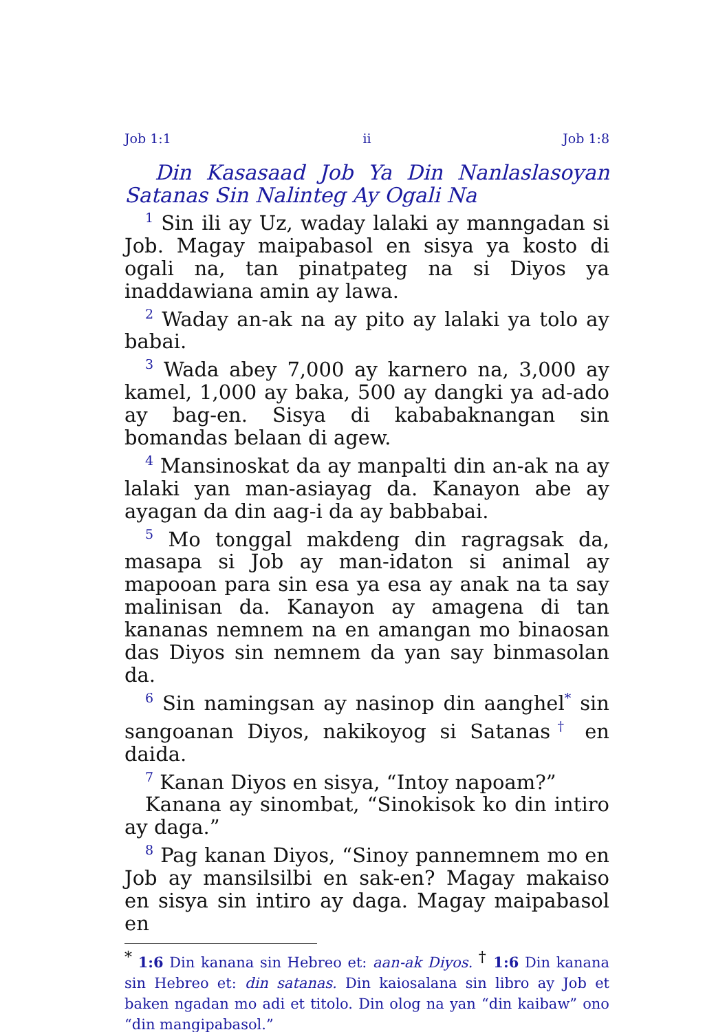Job 1:1 ii Job 1:8
Din Kasasaad Job Ya Din Nanlaslasoyan Satanas Sin Nalinteg Ay Ogali Na
<sup>1</sup> Sin ili ay Uz, waday lalaki ay manngadan si Job. Magay maipabasol en sisya ya kosto di ogali na, tan pinatpateg na si Diyos ya inaddawiana amin ay lawa.
<sup>2</sup> Waday an-ak na ay pito ay lalaki ya tolo ay babai.
<sup>3</sup> Wada abey 7,000 ay karnero na, 3,000 ay kamel, 1,000 ay baka, 500 ay dangki ya ad-ado ay bag-en. Sisya di kababaknangan sin bomandas belaan di agew.
<sup>4</sup> Mansinoskat da ay manpalti din an-ak na ay lalaki yan man-asiayag da. Kanayon abe ay ayagan da din aag-i da ay babbabai.
<sup>5</sup> Mo tonggal makdeng din ragragsak da, masapa si Job ay man-idaton si animal ay mapooan para sin esa ya esa ay anak na ta say malinisan da. Kanayon ay amagena di tan kananas nemnem na en amangan mo binaosan das Diyos sin nemnem da yan say binmasolan da.
<sup>6</sup> Sin namingsan ay nasinop din aanghel<sup>*</sup> sin sangoanan Diyos, nakikoyog si Satanas<sup>†</sup> en daida.
<sup>7</sup> Kanan Diyos en sisya, “Intoy napoam?”
Kanana ay sinombat, “Sinokisok ko din intiro ay daga.”
<sup>8</sup> Pag kanan Diyos, “Sinoy pannemnem mo en Job ay mansilsilbi en sak-en? Magay makaiso en sisya sin intiro ay daga. Magay maipabasol en
<sup>*</sup> 1:6 Din kanana sin Hebreo et: aan-ak Diyos. <sup>†</sup> 1:6 Din kanana sin Hebreo et: din satanas. Din kaiosalana sin libro ay Job et baken ngadan mo adi et titolo. Din olog na yan “din kaibaw” ono “din mangipabasol.”